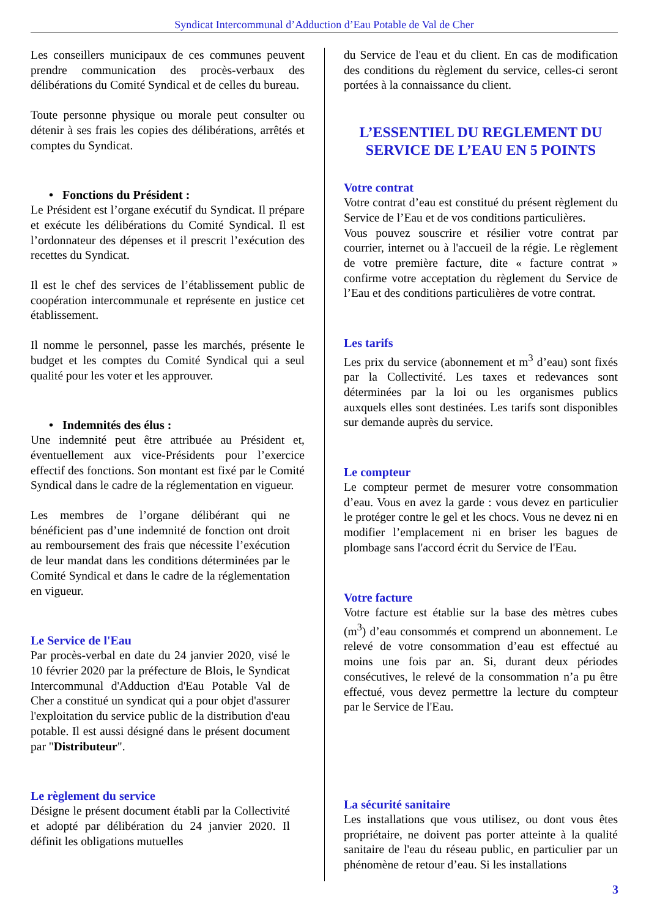Syndicat Intercommunal d’Adduction d’Eau Potable de Val de Cher
Les conseillers municipaux de ces communes peuvent prendre communication des procès-verbaux des délibérations du Comité Syndical et de celles du bureau.
Toute personne physique ou morale peut consulter ou détenir à ses frais les copies des délibérations, arrêtés et comptes du Syndicat.
• Fonctions du Président :
Le Président est l’organe exécutif du Syndicat. Il prépare et exécute les délibérations du Comité Syndical. Il est l’ordonnateur des dépenses et il prescrit l’exécution des recettes du Syndicat.
Il est le chef des services de l’établissement public de coopération intercommunale et représente en justice cet établissement.
Il nomme le personnel, passe les marchés, présente le budget et les comptes du Comité Syndical qui a seul qualité pour les voter et les approuver.
• Indemnités des élus :
Une indemnité peut être attribuée au Président et, éventuellement aux vice-Présidents pour l’exercice effectif des fonctions. Son montant est fixé par le Comité Syndical dans le cadre de la réglementation en vigueur.
Les membres de l’organe délibérant qui ne bénéficient pas d’une indemnité de fonction ont droit au remboursement des frais que nécessite l’exécution de leur mandat dans les conditions déterminées par le Comité Syndical et dans le cadre de la réglementation en vigueur.
Le Service de l'Eau
Par procès-verbal en date du 24 janvier 2020, visé le 10 février 2020 par la préfecture de Blois, le Syndicat Intercommunal d'Adduction d'Eau Potable Val de Cher a constitué un syndicat qui a pour objet d'assurer l'exploitation du service public de la distribution d'eau potable. Il est aussi désigné dans le présent document par "Distributeur".
Le règlement du service
Désigne le présent document établi par la Collectivité et adopté par délibération du 24 janvier 2020. Il définit les obligations mutuelles
du Service de l'eau et du client. En cas de modification des conditions du règlement du service, celles-ci seront portées à la connaissance du client.
L’ESSENTIEL DU REGLEMENT DU SERVICE DE L’EAU EN 5 POINTS
Votre contrat
Votre contrat d’eau est constitué du présent règlement du Service de l’Eau et de vos conditions particulières.
Vous pouvez souscrire et résilier votre contrat par courrier, internet ou à l'accueil de la régie. Le règlement de votre première facture, dite « facture contrat » confirme votre acceptation du règlement du Service de l’Eau et des conditions particulières de votre contrat.
Les tarifs
Les prix du service (abonnement et m<sup>3</sup> d’eau) sont fixés par la Collectivité. Les taxes et redevances sont déterminées par la loi ou les organismes publics auxquels elles sont destinées. Les tarifs sont disponibles sur demande auprès du service.
Le compteur
Le compteur permet de mesurer votre consommation d’eau. Vous en avez la garde : vous devez en particulier le protéger contre le gel et les chocs. Vous ne devez ni en modifier l’emplacement ni en briser les bagues de plombage sans l'accord écrit du Service de l'Eau.
Votre facture
Votre facture est établie sur la base des mètres cubes (m<sup>3</sup>) d’eau consommés et comprend un abonnement. Le relevé de votre consommation d’eau est effectué au moins une fois par an. Si, durant deux périodes consécutives, le relevé de la consommation n’a pu être effectué, vous devez permettre la lecture du compteur par le Service de l'Eau.
La sécurité sanitaire
Les installations que vous utilisez, ou dont vous êtes propriétaire, ne doivent pas porter atteinte à la qualité sanitaire de l'eau du réseau public, en particulier par un phénomène de retour d’eau. Si les installations
3